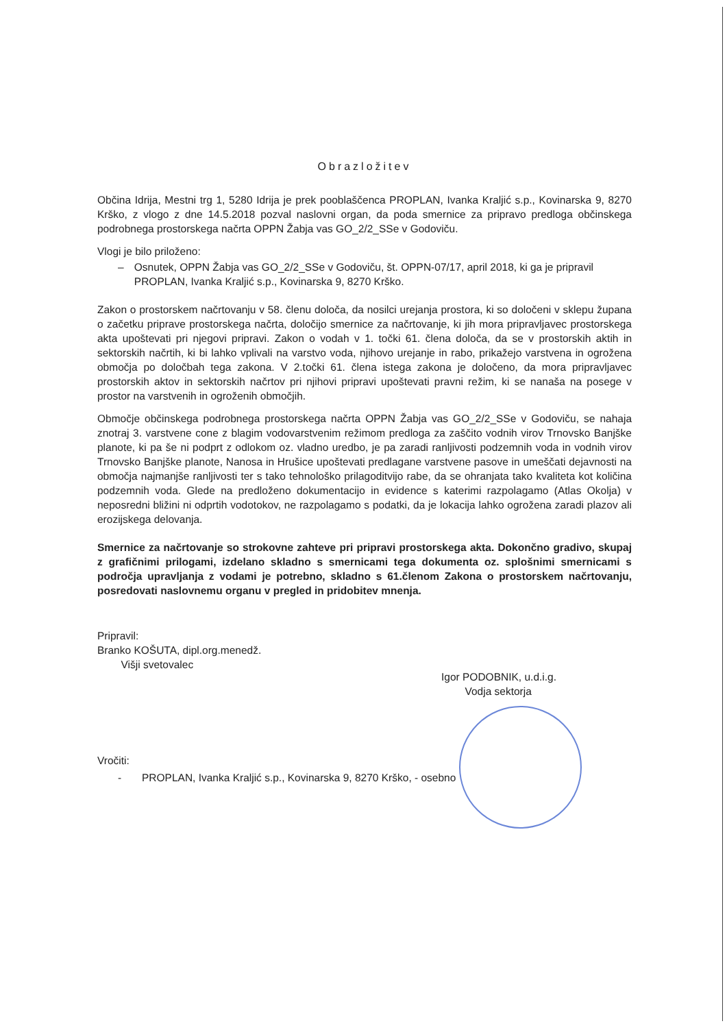Obrazložitev
Občina Idrija, Mestni trg 1, 5280 Idrija je prek pooblaščenca PROPLAN, Ivanka Kraljić s.p., Kovinarska 9, 8270 Krško, z vlogo z dne 14.5.2018 pozval naslovni organ, da poda smernice za pripravo predloga občinskega podrobnega prostorskega načrta OPPN Žabja vas GO_2/2_SSe v Godoviču.
Vlogi je bilo priloženo:
– Osnutek, OPPN Žabja vas GO_2/2_SSe v Godoviču, št. OPPN-07/17, april 2018, ki ga je pripravil PROPLAN, Ivanka Kraljić s.p., Kovinarska 9, 8270 Krško.
Zakon o prostorskem načrtovanju v 58. členu določa, da nosilci urejanja prostora, ki so določeni v sklepu župana o začetku priprave prostorskega načrta, določijo smernice za načrtovanje, ki jih mora pripravljavec prostorskega akta upoštevati pri njegovi pripravi. Zakon o vodah v 1. točki 61. člena določa, da se v prostorskih aktih in sektorskih načrtih, ki bi lahko vplivali na varstvo voda, njihovo urejanje in rabo, prikažejo varstvena in ogrožena območja po določbah tega zakona. V 2.točki 61. člena istega zakona je določeno, da mora pripravljavec prostorskih aktov in sektorskih načrtov pri njihovi pripravi upoštevati pravni režim, ki se nanaša na posege v prostor na varstvenih in ogroženih območjih.
Območje občinskega podrobnega prostorskega načrta OPPN Žabja vas GO_2/2_SSe v Godoviču, se nahaja znotraj 3. varstvene cone z blagim vodovarstvenim režimom predloga za zaščito vodnih virov Trnovsko Banjške planote, ki pa še ni podprt z odlokom oz. vladno uredbo, je pa zaradi ranljivosti podzemnih voda in vodnih virov Trnovsko Banjške planote, Nanosa in Hrušice upoštevati predlagane varstvene pasove in umeščati dejavnosti na območja najmanjše ranljivosti ter s tako tehnološko prilagoditvijo rabe, da se ohranjata tako kvaliteta kot količina podzemnih voda. Glede na predloženo dokumentacijo in evidence s katerimi razpolagamo (Atlas Okolja) v neposredni bližini ni odprtih vodotokov, ne razpolagamo s podatki, da je lokacija lahko ogrožena zaradi plazov ali erozijskega delovanja.
Smernice za načrtovanje so strokovne zahteve pri pripravi prostorskega akta. Dokončno gradivo, skupaj z grafičnimi prilogami, izdelano skladno s smernicami tega dokumenta oz. splošnimi smernicami s področja upravljanja z vodami je potrebno, skladno s 61.členom Zakona o prostorskem načrtovanju, posredovati naslovnemu organu v pregled in pridobitev mnenja.
Pripravil:
Branko KOŠUTA, dipl.org.menedž.
Višji svetovalec
Igor PODOBNIK, u.d.i.g.
Vodja sektorja
Vročiti:
- PROPLAN, Ivanka Kraljić s.p., Kovinarska 9, 8270 Krško, - osebno